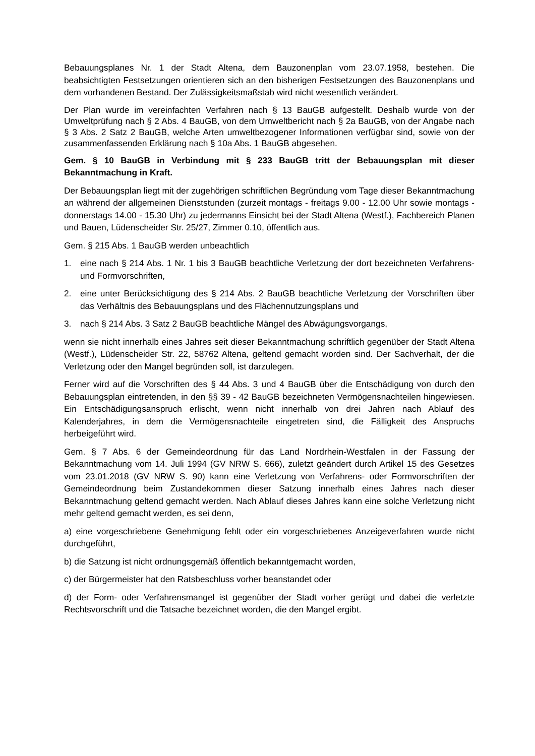Bebauungsplanes Nr. 1 der Stadt Altena, dem Bauzonenplan vom 23.07.1958, bestehen. Die beabsichtigten Festsetzungen orientieren sich an den bisherigen Festsetzungen des Bauzonenplans und dem vorhandenen Bestand. Der Zulässigkeitsmaßstab wird nicht wesentlich verändert.
Der Plan wurde im vereinfachten Verfahren nach § 13 BauGB aufgestellt. Deshalb wurde von der Umweltprüfung nach § 2 Abs. 4 BauGB, von dem Umweltbericht nach § 2a BauGB, von der Angabe nach § 3 Abs. 2 Satz 2 BauGB, welche Arten umweltbezogener Informationen verfügbar sind, sowie von der zusammenfassenden Erklärung nach § 10a Abs. 1 BauGB abgesehen.
Gem. § 10 BauGB in Verbindung mit § 233 BauGB tritt der Bebauungsplan mit dieser Bekanntmachung in Kraft.
Der Bebauungsplan liegt mit der zugehörigen schriftlichen Begründung vom Tage dieser Bekanntmachung an während der allgemeinen Dienststunden (zurzeit montags - freitags 9.00 - 12.00 Uhr sowie montags - donnerstags 14.00 - 15.30 Uhr) zu jedermanns Einsicht bei der Stadt Altena (Westf.), Fachbereich Planen und Bauen, Lüdenscheider Str. 25/27, Zimmer 0.10, öffentlich aus.
Gem. § 215 Abs. 1 BauGB werden unbeachtlich
1. eine nach § 214 Abs. 1 Nr. 1 bis 3 BauGB beachtliche Verletzung der dort bezeichneten Verfahrens- und Formvorschriften,
2. eine unter Berücksichtigung des § 214 Abs. 2 BauGB beachtliche Verletzung der Vorschriften über das Verhältnis des Bebauungsplans und des Flächennutzungsplans und
3. nach § 214 Abs. 3 Satz 2 BauGB beachtliche Mängel des Abwägungsvorgangs,
wenn sie nicht innerhalb eines Jahres seit dieser Bekanntmachung schriftlich gegenüber der Stadt Altena (Westf.), Lüdenscheider Str. 22, 58762 Altena, geltend gemacht worden sind. Der Sachverhalt, der die Verletzung oder den Mangel begründen soll, ist darzulegen.
Ferner wird auf die Vorschriften des § 44 Abs. 3 und 4 BauGB über die Entschädigung von durch den Bebauungsplan eintretenden, in den §§ 39 - 42 BauGB bezeichneten Vermögensnachteilen hingewiesen. Ein Entschädigungsanspruch erlischt, wenn nicht innerhalb von drei Jahren nach Ablauf des Kalenderjahres, in dem die Vermögensnachteile eingetreten sind, die Fälligkeit des Anspruchs herbeigeführt wird.
Gem. § 7 Abs. 6 der Gemeindeordnung für das Land Nordrhein-Westfalen in der Fassung der Bekanntmachung vom 14. Juli 1994 (GV NRW S. 666), zuletzt geändert durch Artikel 15 des Gesetzes vom 23.01.2018 (GV NRW S. 90) kann eine Verletzung von Verfahrens- oder Formvorschriften der Gemeindeordnung beim Zustandekommen dieser Satzung innerhalb eines Jahres nach dieser Bekanntmachung geltend gemacht werden. Nach Ablauf dieses Jahres kann eine solche Verletzung nicht mehr geltend gemacht werden, es sei denn,
a) eine vorgeschriebene Genehmigung fehlt oder ein vorgeschriebenes Anzeigeverfahren wurde nicht durchgeführt,
b) die Satzung ist nicht ordnungsgemäß öffentlich bekanntgemacht worden,
c) der Bürgermeister hat den Ratsbeschluss vorher beanstandet oder
d) der Form- oder Verfahrensmangel ist gegenüber der Stadt vorher gerügt und dabei die verletzte Rechtsvorschrift und die Tatsache bezeichnet worden, die den Mangel ergibt.